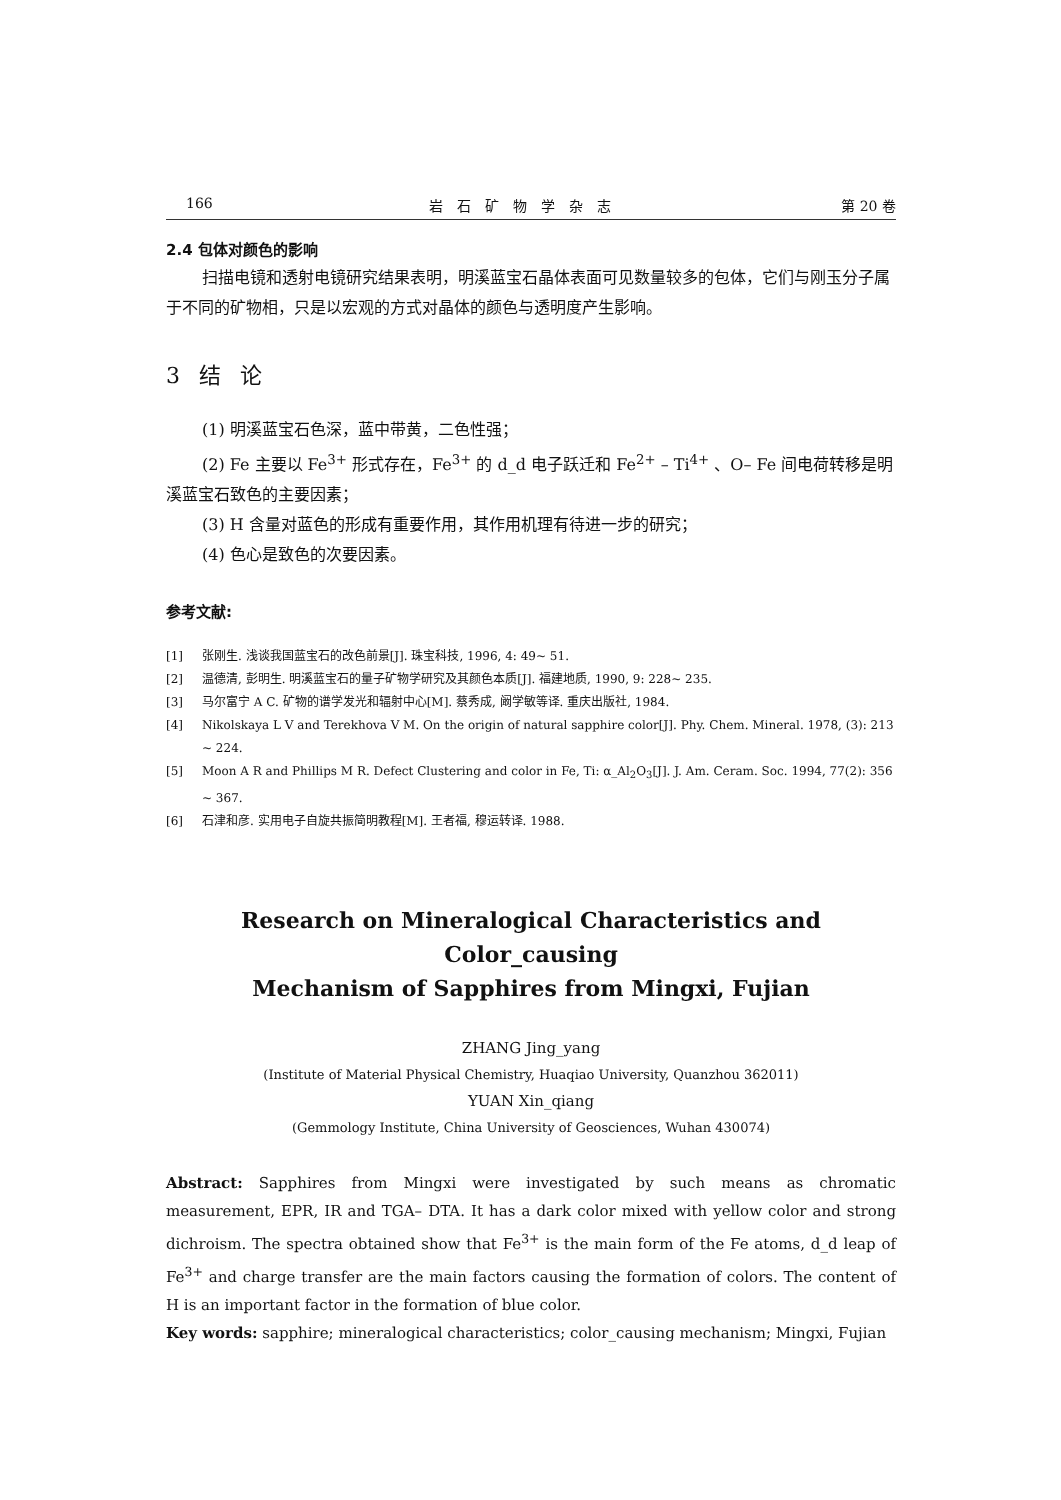166 岩石矿物学杂志 第 20 卷
2.4 包体对颜色的影响
扫描电镜和透射电镜研究结果表明，明溪蓝宝石晶体表面可见数量较多的包体，它们与刚玉分子属于不同的矿物相，只是以宏观的方式对晶体的颜色与透明度产生影响。
3 结 论
(1) 明溪蓝宝石色深，蓝中带黄，二色性强；
(2) Fe 主要以 Fe<sup>3+</sup> 形式存在，Fe<sup>3+</sup> 的 d_d 电子跃迁和 Fe<sup>2+</sup> – Ti<sup>4+</sup> 、O– Fe 间电荷转移是明溪蓝宝石致色的主要因素；
(3) H 含量对蓝色的形成有重要作用，其作用机理有待进一步的研究；
(4) 色心是致色的次要因素。
参考文献:
[1] 张刚生. 浅谈我国蓝宝石的改色前景[J]. 珠宝科技, 1996, 4: 49~ 51.
[2] 温德清, 彭明生. 明溪蓝宝石的量子矿物学研究及其颜色本质[J]. 福建地质, 1990, 9: 228~ 235.
[3] 马尔富宁 A C. 矿物的谱学发光和辐射中心[M]. 蔡秀成, 阚学敏等译. 重庆出版社, 1984.
[4] Nikolskaya L V and Terekhova V M. On the origin of natural sapphire color[J]. Phy. Chem. Mineral. 1978, (3): 213 ~ 224.
[5] Moon A R and Phillips M R. Defect Clustering and color in Fe, Ti: α_Al<sub>2</sub>O<sub>3</sub>[J]. J. Am. Ceram. Soc. 1994, 77(2): 356 ~ 367.
[6] 石津和彦. 实用电子自旋共振简明教程[M]. 王者福, 穆运转译. 1988.
Research on Mineralogical Characteristics and Color_causing
Mechanism of Sapphires from Mingxi, Fujian
ZHANG Jing_yang
(Institute of Material Physical Chemistry, Huaqiao University, Quanzhou 362011)
YUAN Xin_qiang
(Gemmology Institute, China University of Geosciences, Wuhan 430074)
Abstract: Sapphires from Mingxi were investigated by such means as chromatic measurement, EPR, IR and TGA– DTA. It has a dark color mixed with yellow color and strong dichroism. The spectra obtained show that Fe<sup>3+</sup> is the main form of the Fe atoms, d_d leap of Fe<sup>3+</sup> and charge transfer are the main factors causing the formation of colors. The content of H is an important factor in the formation of blue color.
Key words: sapphire; mineralogical characteristics; color_causing mechanism; Mingxi, Fujian